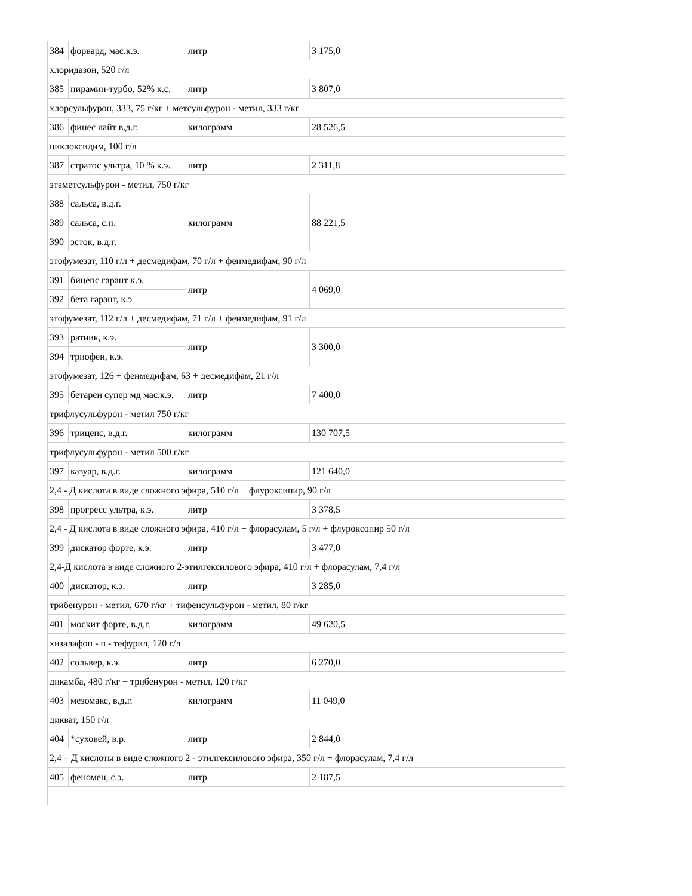| 384 | форвард, мас.к.э. | литр | 3 175,0 |
| хлоридазон, 520 г/л | | | |
| 385 | пирамин-турбо, 52% к.с. | литр | 3 807,0 |
| хлорсульфурон, 333, 75 г/кг + метсульфурон - метил, 333 г/кг | | | |
| 386 | финес лайт в.д.г. | килограмм | 28 526,5 |
| циклоксидим, 100 г/л | | | |
| 387 | стратос ультра, 10 % к.э. | литр | 2 311,8 |
| этаметсульфурон - метил, 750 г/кг | | | |
| 388 | сальса, в.д.г. | килограмм | 88 221,5 |
| 389 | сальса, с.п. | | |
| 390 | эсток, в.д.г. | | |
| этофумезат, 110 г/л + десмедифам, 70 г/л + фенмедифам, 90 г/л | | | |
| 391 | бицепс гарант к.э. | литр | 4 069,0 |
| 392 | бета гарант, к.э | | |
| этофумезат, 112 г/л + десмедифам, 71 г/л + фенмедифам, 91 г/л | | | |
| 393 | ратник, к.э. | литр | 3 300,0 |
| 394 | триофен, к.э. | | |
| этофумезат, 126 + фенмедифам, 63 + десмедифам, 21 г/л | | | |
| 395 | бетарен супер мд мас.к.э. | литр | 7 400,0 |
| трифлусульфурон - метил 750 г/кг | | | |
| 396 | трицепс, в.д.г. | килограмм | 130 707,5 |
| трифлусульфурон - метил 500 г/кг | | | |
| 397 | казуар, в.д.г. | килограмм | 121 640,0 |
| 2,4 - Д кислота в виде сложного эфира, 510 г/л + флуроксипир, 90 г/л | | | |
| 398 | прогресс ультра, к.э. | литр | 3 378,5 |
| 2,4 - Д кислота в виде сложного эфира, 410 г/л + флорасулам, 5 г/л + флуроксопир 50 г/л | | | |
| 399 | дискатор форте, к.э. | литр | 3 477,0 |
| 2,4-Д кислота в виде сложного 2-этилгексилового эфира, 410 г/л + флорасулам, 7,4 г/л | | | |
| 400 | дискатор, к.э. | литр | 3 285,0 |
| трибенурон - метил, 670 г/кг + тифенсульфурон - метил, 80 г/кг | | | |
| 401 | москит форте, в.д.г. | килограмм | 49 620,5 |
| хизалафоп - п - тефурил, 120 г/л | | | |
| 402 | сольвер, к.э. | литр | 6 270,0 |
| дикамба, 480 г/кг + трибенурон - метил, 120 г/кг | | | |
| 403 | мезомакс, в.д.г. | килограмм | 11 049,0 |
| дикват, 150 г/л | | | |
| 404 | *суховей, в.р. | литр | 2 844,0 |
| 2,4 – Д кислоты в виде сложного 2 - этилгексилового эфира, 350 г/л + флорасулам, 7,4 г/л | | | |
| 405 | феномен, с.э. | литр | 2 187,5 |